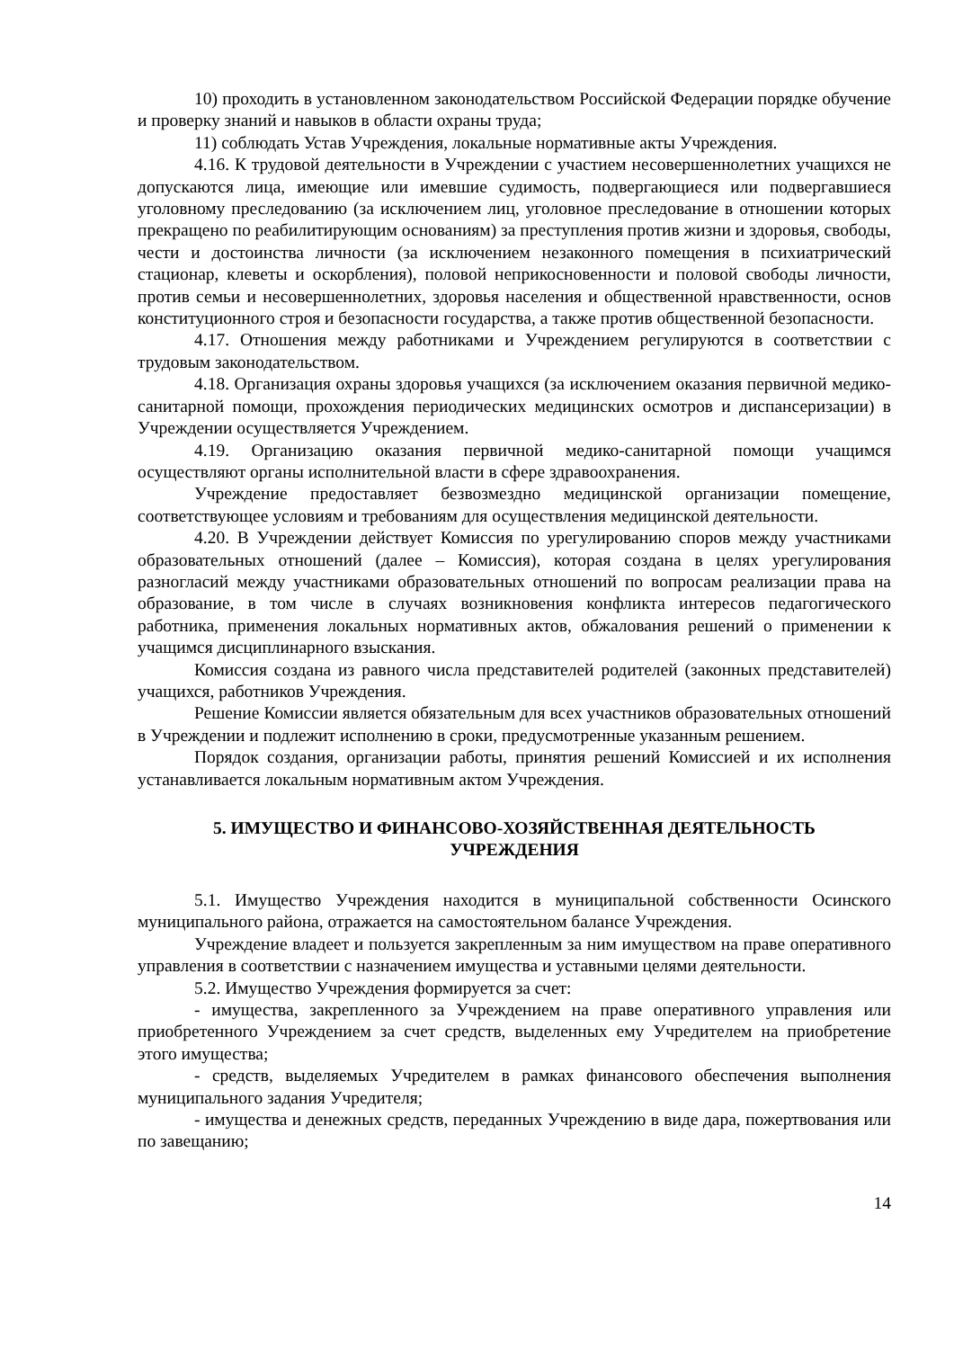10) проходить в установленном законодательством Российской Федерации порядке обучение и проверку знаний и навыков в области охраны труда;
11) соблюдать Устав Учреждения, локальные нормативные акты Учреждения.
4.16. К трудовой деятельности в Учреждении с участием несовершеннолетних учащихся не допускаются лица, имеющие или имевшие судимость, подвергающиеся или подвергавшиеся уголовному преследованию (за исключением лиц, уголовное преследование в отношении которых прекращено по реабилитирующим основаниям) за преступления против жизни и здоровья, свободы, чести и достоинства личности (за исключением незаконного помещения в психиатрический стационар, клеветы и оскорбления), половой неприкосновенности и половой свободы личности, против семьи и несовершеннолетних, здоровья населения и общественной нравственности, основ конституционного строя и безопасности государства, а также против общественной безопасности.
4.17. Отношения между работниками и Учреждением регулируются в соответствии с трудовым законодательством.
4.18. Организация охраны здоровья учащихся (за исключением оказания первичной медико-санитарной помощи, прохождения периодических медицинских осмотров и диспансеризации) в Учреждении осуществляется Учреждением.
4.19. Организацию оказания первичной медико-санитарной помощи учащимся осуществляют органы исполнительной власти в сфере здравоохранения.
Учреждение предоставляет безвозмездно медицинской организации помещение, соответствующее условиям и требованиям для осуществления медицинской деятельности.
4.20. В Учреждении действует Комиссия по урегулированию споров между участниками образовательных отношений (далее – Комиссия), которая создана в целях урегулирования разногласий между участниками образовательных отношений по вопросам реализации права на образование, в том числе в случаях возникновения конфликта интересов педагогического работника, применения локальных нормативных актов, обжалования решений о применении к учащимся дисциплинарного взыскания.
Комиссия создана из равного числа представителей родителей (законных представителей) учащихся, работников Учреждения.
Решение Комиссии является обязательным для всех участников образовательных отношений в Учреждении и подлежит исполнению в сроки, предусмотренные указанным решением.
Порядок создания, организации работы, принятия решений Комиссией и их исполнения устанавливается локальным нормативным актом Учреждения.
5. ИМУЩЕСТВО И ФИНАНСОВО-ХОЗЯЙСТВЕННАЯ ДЕЯТЕЛЬНОСТЬ
УЧРЕЖДЕНИЯ
5.1. Имущество Учреждения находится в муниципальной собственности Осинского муниципального района, отражается на самостоятельном балансе Учреждения.
Учреждение владеет и пользуется закрепленным за ним имуществом на праве оперативного управления в соответствии с назначением имущества и уставными целями деятельности.
5.2. Имущество Учреждения формируется за счет:
- имущества, закрепленного за Учреждением на праве оперативного управления или приобретенного Учреждением за счет средств, выделенных ему Учредителем на приобретение этого имущества;
- средств, выделяемых Учредителем в рамках финансового обеспечения выполнения муниципального задания Учредителя;
- имущества и денежных средств, переданных Учреждению в виде дара, пожертвования или по завещанию;
14